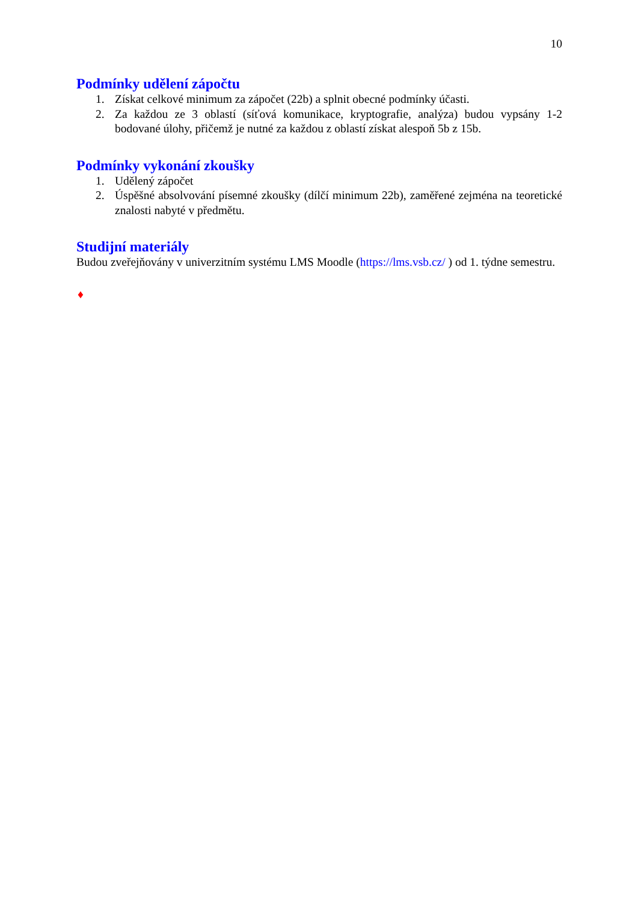10
Podmínky udělení zápočtu
1. Získat celkové minimum za zápočet (22b) a splnit obecné podmínky účasti.
2. Za každou ze 3 oblastí (síťová komunikace, kryptografie, analýza) budou vypsány 1-2 bodované úlohy, přičemž je nutné za každou z oblastí získat alespoň 5b z 15b.
Podmínky vykonání zkoušky
1. Udělený zápočet
2. Úspěšné absolvování písemné zkoušky (dílčí minimum 22b), zaměřené zejména na teoretické znalosti nabyté v předmětu.
Studijní materiály
Budou zveřejňovány v univerzitním systému LMS Moodle (https://lms.vsb.cz/ ) od 1. týdne semestru.
♦